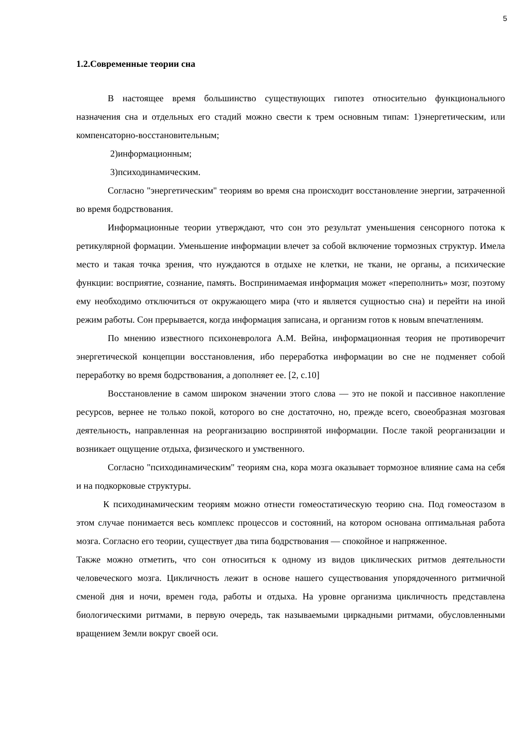5
1.2.Современные теории сна
В настоящее время большинство существующих гипотез относительно функционального назначения сна и отдельных его стадий можно свести к трем основным типам: 1)энергетическим, или компенсаторно-восстановительным;
2)информационным;
3)психодинамическим.
Согласно "энергетическим" теориям во время сна происходит восстановление энергии, затраченной во время бодрствования.
Информационные теории утверждают, что сон это результат уменьшения сенсорного потока к ретикулярной формации. Уменьшение информации влечет за собой включение тормозных структур. Имела место и такая точка зрения, что нуждаются в отдыхе не клетки, не ткани, не органы, а психические функции: восприятие, сознание, память. Воспринимаемая информация может «переполнить» мозг, поэтому ему необходимо отключиться от окружающего мира (что и является сущностью сна) и перейти на иной режим работы. Сон прерывается, когда информация записана, и организм готов к новым впечатлениям.
По мнению известного психоневролога А.М. Вейна, информационная теория не противоречит энергетической концепции восстановления, ибо переработка информации во сне не подменяет собой переработку во время бодрствования, а дополняет ее. [2, с.10]
Восстановление в самом широком значении этого слова — это не покой и пассивное накопление ресурсов, вернее не только покой, которого во сне достаточно, но, прежде всего, своеобразная мозговая деятельность, направленная на реорганизацию воспринятой информации. После такой реорганизации и возникает ощущение отдыха, физического и умственного.
Согласно "психодинамическим" теориям сна, кора мозга оказывает тормозное влияние сама на себя и на подкорковые структуры.
К психодинамическим теориям можно отнести гомеостатическую теорию сна. Под гомеостазом в этом случае понимается весь комплекс процессов и состояний, на котором основана оптимальная работа мозга. Согласно его теории, существует два типа бодрствования — спокойное и напряженное.
Также можно отметить, что сон относиться к одному из видов циклических ритмов деятельности человеческого мозга. Цикличность лежит в основе нашего существования упорядоченного ритмичной сменой дня и ночи, времен года, работы и отдыха. На уровне организма цикличность представлена биологическими ритмами, в первую очередь, так называемыми циркадными ритмами, обусловленными вращением Земли вокруг своей оси.